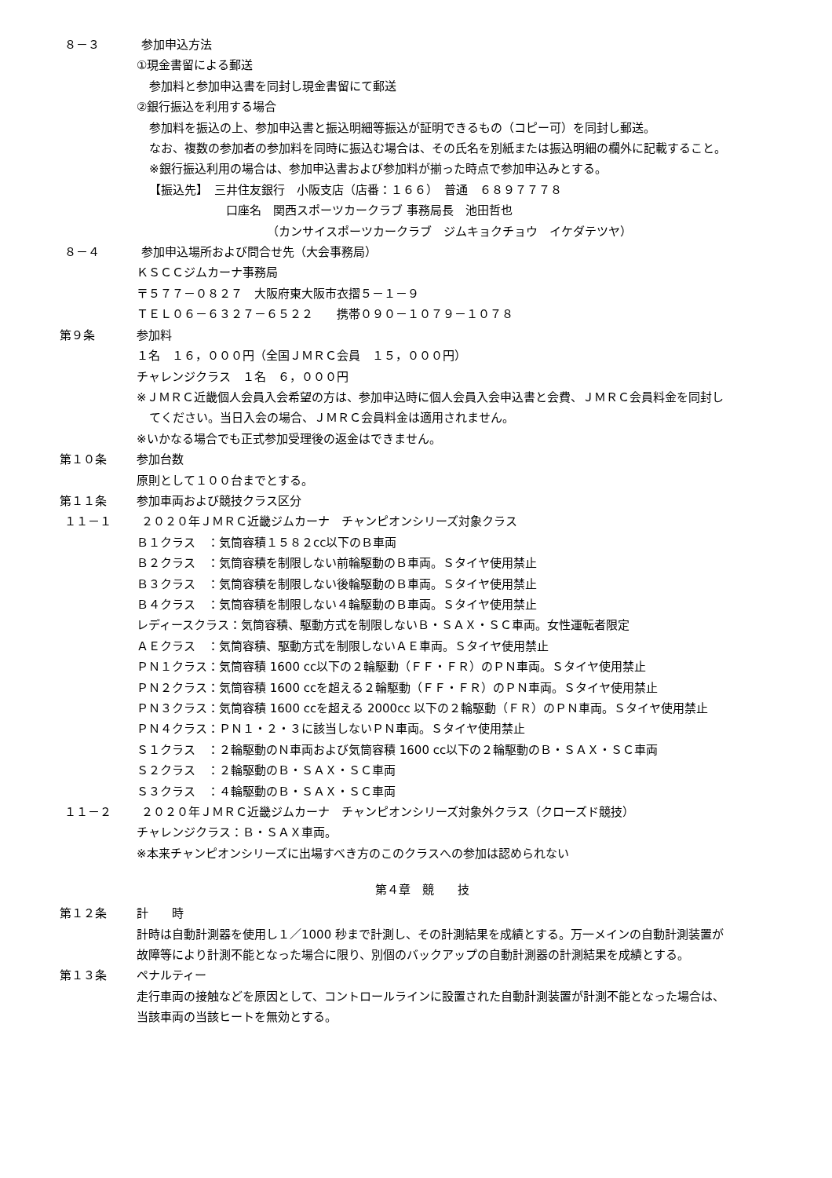８－３ 参加申込方法
①現金書留による郵送
参加料と参加申込書を同封し現金書留にて郵送
②銀行振込を利用する場合
参加料を振込の上、参加申込書と振込明細等振込が証明できるもの（コピー可）を同封し郵送。
なお、複数の参加者の参加料を同時に振込む場合は、その氏名を別紙または振込明細の欄外に記載すること。
※銀行振込利用の場合は、参加申込書および参加料が揃った時点で参加申込みとする。
【振込先】　三井住友銀行　小阪支店（店番：１６６）　普通　６８９７７７８
口座名　関西スポーツカークラブ 事務局長　池田哲也
（カンサイスポーツカークラブ　ジムキョクチョウ　イケダテツヤ）
８－４ 参加申込場所および問合せ先（大会事務局）
ＫＳＣＣジムカーナ事務局
〒５７７－０８２７　大阪府東大阪市衣摺５－１－９
ＴＥＬ０６－６３２７－６５２２　　携帯０９０－１０７９－１０７８
第９条 参加料
１名　１６，０００円（全国ＪＭＲＣ会員　１５，０００円）
チャレンジクラス　１名　６，０００円
※ＪＭＲＣ近畿個人会員入会希望の方は、参加申込時に個人会員入会申込書と会費、ＪＭＲＣ会員料金を同封し
てください。当日入会の場合、ＪＭＲＣ会員料金は適用されません。
※いかなる場合でも正式参加受理後の返金はできません。
第１０条 参加台数
原則として１００台までとする。
第１１条 参加車両および競技クラス区分
１１－１ ２０２０年ＪＭＲＣ近畿ジムカーナ　チャンピオンシリーズ対象クラス
Ｂ１クラス　：気筒容積１５８２cc以下のＢ車両
Ｂ２クラス　：気筒容積を制限しない前輪駆動のＢ車両。Ｓタイヤ使用禁止
Ｂ３クラス　：気筒容積を制限しない後輪駆動のＢ車両。Ｓタイヤ使用禁止
Ｂ４クラス　：気筒容積を制限しない４輪駆動のＢ車両。Ｓタイヤ使用禁止
レディースクラス：気筒容積、駆動方式を制限しないＢ・ＳＡＸ・ＳＣ車両。女性運転者限定
ＡＥクラス　：気筒容積、駆動方式を制限しないＡＥ車両。Ｓタイヤ使用禁止
ＰＮ１クラス：気筒容積 1600 cc以下の２輪駆動（ＦＦ・ＦＲ）のＰＮ車両。Ｓタイヤ使用禁止
ＰＮ２クラス：気筒容積 1600 ccを超える２輪駆動（ＦＦ・ＦＲ）のＰＮ車両。Ｓタイヤ使用禁止
ＰＮ３クラス：気筒容積 1600 ccを超える 2000cc 以下の２輪駆動（ＦＲ）のＰＮ車両。Ｓタイヤ使用禁止
ＰＮ４クラス：ＰＮ１・２・３に該当しないＰＮ車両。Ｓタイヤ使用禁止
Ｓ１クラス　：２輪駆動のＮ車両および気筒容積 1600 cc以下の２輪駆動のＢ・ＳＡＸ・ＳＣ車両
Ｓ２クラス　：２輪駆動のＢ・ＳＡＸ・ＳＣ車両
Ｓ３クラス　：４輪駆動のＢ・ＳＡＸ・ＳＣ車両
１１－２ ２０２０年ＪＭＲＣ近畿ジムカーナ　チャンピオンシリーズ対象外クラス（クローズド競技）
チャレンジクラス：Ｂ・ＳＡＸ車両。
※本来チャンピオンシリーズに出場すべき方のこのクラスへの参加は認められない
第４章　競　　技
第１２条 計　　時
計時は自動計測器を使用し１／1000 秒まで計測し、その計測結果を成績とする。万一メインの自動計測装置が
故障等により計測不能となった場合に限り、別個のバックアップの自動計測器の計測結果を成績とする。
第１３条 ペナルティー
走行車両の接触などを原因として、コントロールラインに設置された自動計測装置が計測不能となった場合は、
当該車両の当該ヒートを無効とする。